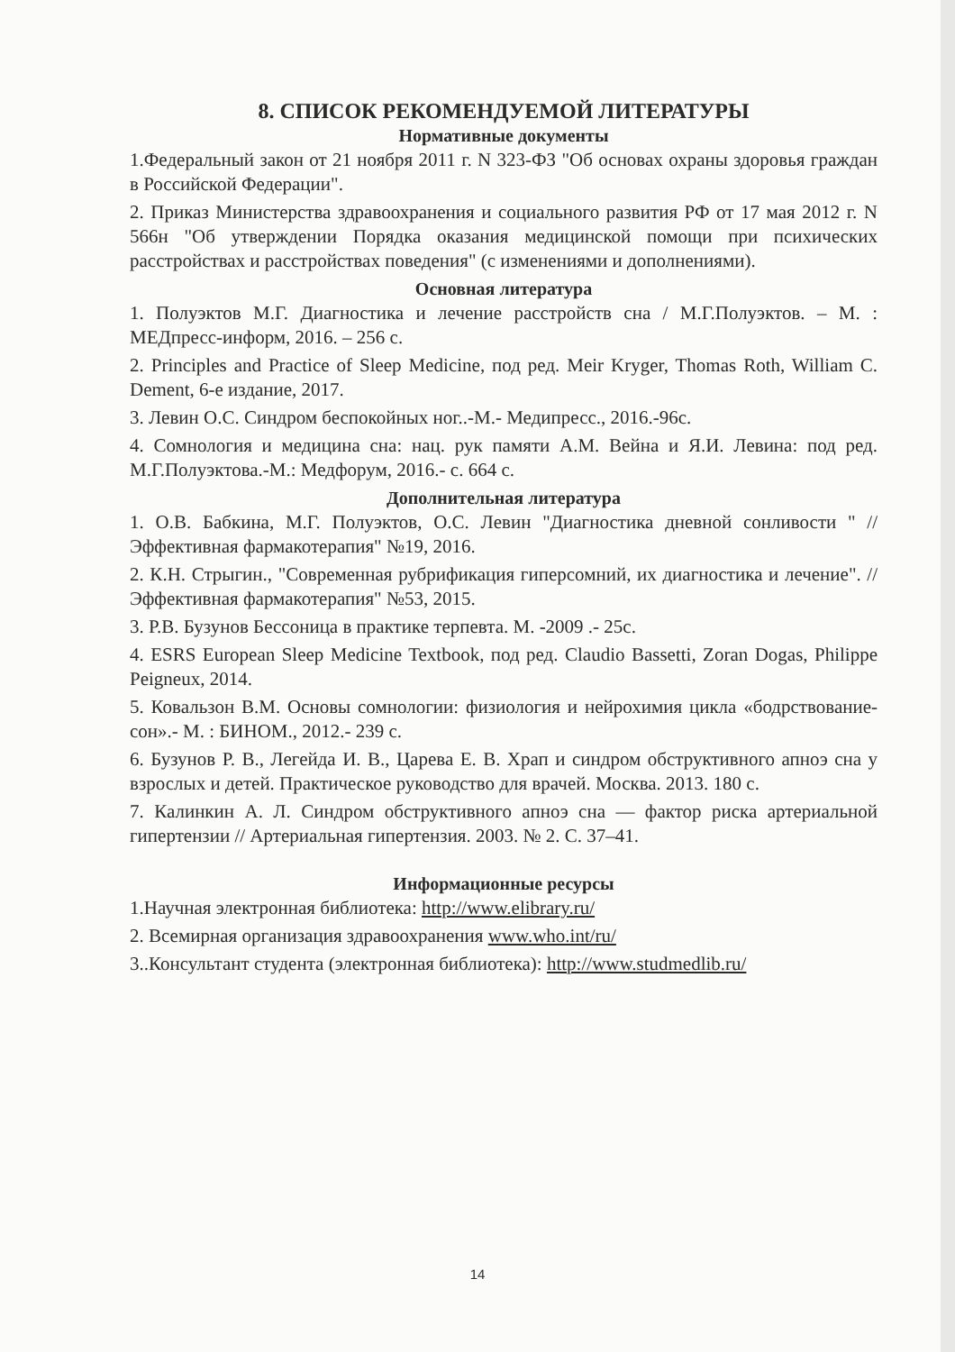8. СПИСОК РЕКОМЕНДУЕМОЙ ЛИТЕРАТУРЫ
Нормативные документы
1.Федеральный закон от 21 ноября 2011 г. N 323-ФЗ "Об основах охраны здоровья граждан в Российской Федерации".
2. Приказ Министерства здравоохранения и социального развития РФ от 17 мая 2012 г. N 566н "Об утверждении Порядка оказания медицинской помощи при психических расстройствах и расстройствах поведения" (с изменениями и дополнениями).
Основная литература
1. Полуэктов М.Г. Диагностика и лечение расстройств сна / М.Г.Полуэктов. – М. : МЕДпресс-информ, 2016. – 256 с.
2. Principles and Practice of Sleep Medicine, под ред. Meir Kryger, Thomas Roth, William C. Dement, 6-е издание, 2017.
3. Левин О.С. Синдром беспокойных ног..-М.- Медипресс., 2016.-96с.
4. Сомнология и медицина сна: нац. рук памяти А.М. Вейна и Я.И. Левина: под ред. М.Г.Полуэктова.-М.: Медфорум, 2016.- с. 664 с.
Дополнительная литература
1. О.В. Бабкина, М.Г. Полуэктов, О.С. Левин "Диагностика дневной сонливости " // Эффективная фармакотерапия" №19, 2016.
2. К.Н. Стрыгин., "Современная рубрификация гиперсомний, их диагностика и лечение". // Эффективная фармакотерапия" №53, 2015.
3. Р.В. Бузунов Бессоница в практике терпевта. М. -2009 .- 25с.
4. ESRS European Sleep Medicine Textbook, под ред. Claudio Bassetti, Zoran Dogas, Philippe Peigneux, 2014.
5. Ковальзон В.М. Основы сомнологии: физиология и нейрохимия цикла «бодрствование-сон».- М. : БИНОМ., 2012.- 239 с.
6. Бузунов Р. В., Легейда И. В., Царева Е. В. Храп и синдром обструктивного апноэ сна у взрослых и детей. Практическое руководство для врачей. Москва. 2013. 180 с.
7. Калинкин А. Л. Синдром обструктивного апноэ сна — фактор риска артериальной гипертензии // Артериальная гипертензия. 2003. № 2. С. 37–41.
Информационные ресурсы
1.Научная электронная библиотека: http://www.elibrary.ru/
2. Всемирная организация здравоохранения www.who.int/ru/
3..Консультант студента (электронная библиотека): http://www.studmedlib.ru/
14